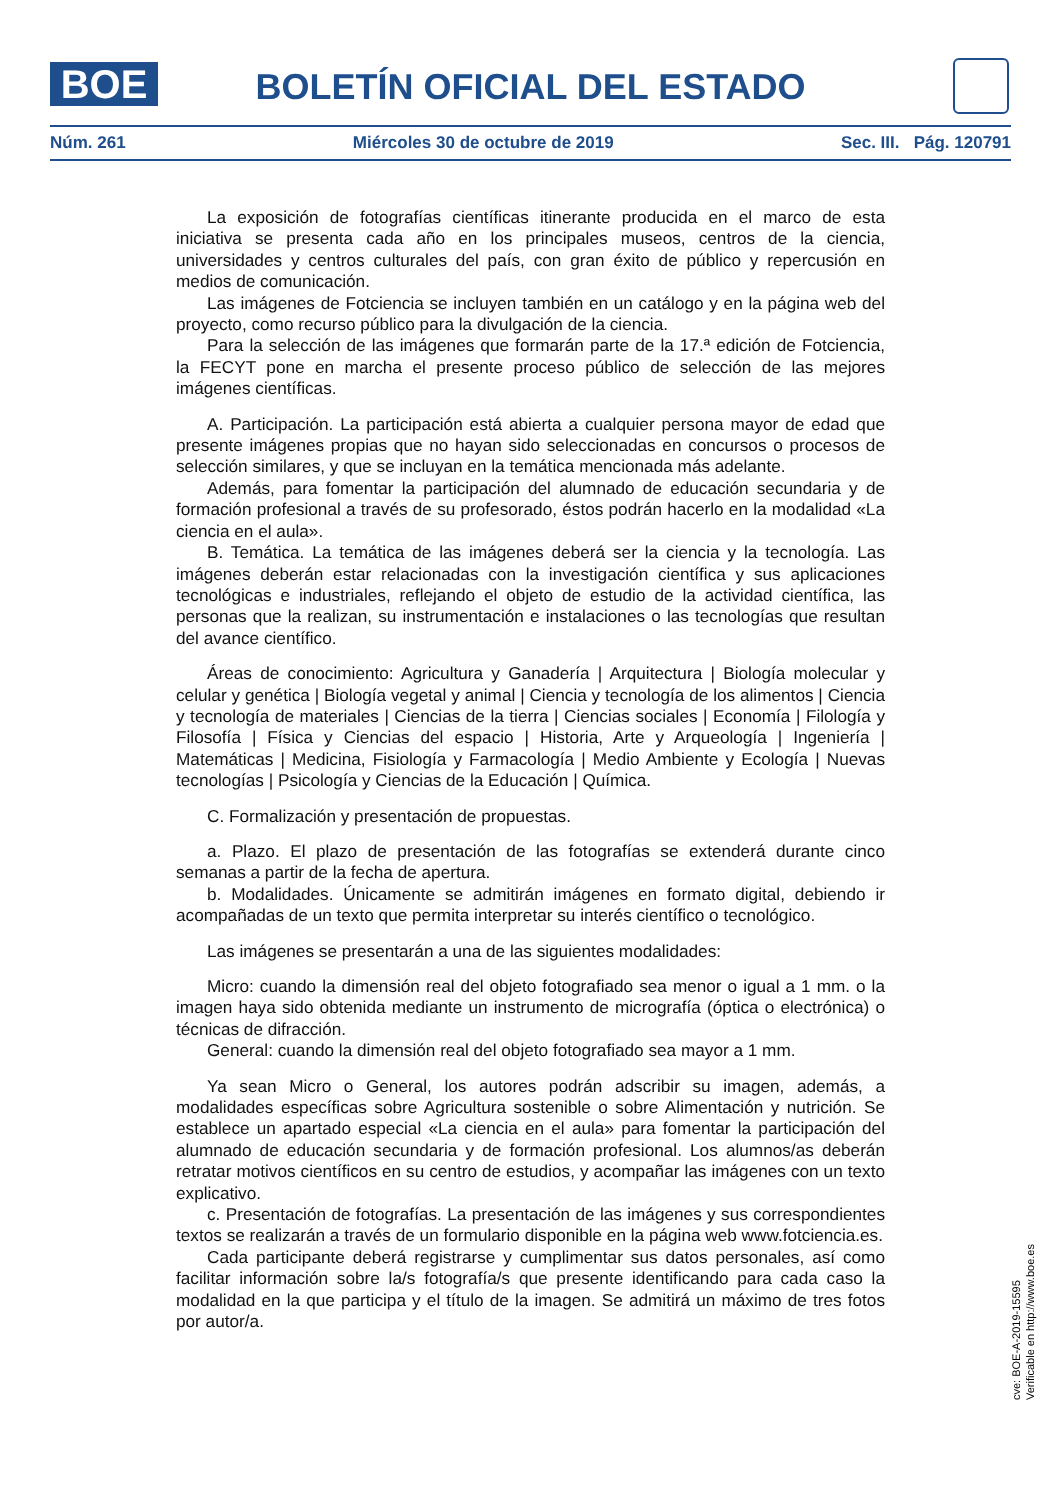BOE
BOLETÍN OFICIAL DEL ESTADO
Núm. 261 Miércoles 30 de octubre de 2019 Sec. III. Pág. 120791
La exposición de fotografías científicas itinerante producida en el marco de esta iniciativa se presenta cada año en los principales museos, centros de la ciencia, universidades y centros culturales del país, con gran éxito de público y repercusión en medios de comunicación.
Las imágenes de Fotciencia se incluyen también en un catálogo y en la página web del proyecto, como recurso público para la divulgación de la ciencia.
Para la selección de las imágenes que formarán parte de la 17.ª edición de Fotciencia, la FECYT pone en marcha el presente proceso público de selección de las mejores imágenes científicas.
A. Participación. La participación está abierta a cualquier persona mayor de edad que presente imágenes propias que no hayan sido seleccionadas en concursos o procesos de selección similares, y que se incluyan en la temática mencionada más adelante.
Además, para fomentar la participación del alumnado de educación secundaria y de formación profesional a través de su profesorado, éstos podrán hacerlo en la modalidad «La ciencia en el aula».
B. Temática. La temática de las imágenes deberá ser la ciencia y la tecnología. Las imágenes deberán estar relacionadas con la investigación científica y sus aplicaciones tecnológicas e industriales, reflejando el objeto de estudio de la actividad científica, las personas que la realizan, su instrumentación e instalaciones o las tecnologías que resultan del avance científico.
Áreas de conocimiento: Agricultura y Ganadería | Arquitectura | Biología molecular y celular y genética | Biología vegetal y animal | Ciencia y tecnología de los alimentos | Ciencia y tecnología de materiales | Ciencias de la tierra | Ciencias sociales | Economía | Filología y Filosofía | Física y Ciencias del espacio | Historia, Arte y Arqueología | Ingeniería | Matemáticas | Medicina, Fisiología y Farmacología | Medio Ambiente y Ecología | Nuevas tecnologías | Psicología y Ciencias de la Educación | Química.
C. Formalización y presentación de propuestas.
a. Plazo. El plazo de presentación de las fotografías se extenderá durante cinco semanas a partir de la fecha de apertura.
b. Modalidades. Únicamente se admitirán imágenes en formato digital, debiendo ir acompañadas de un texto que permita interpretar su interés científico o tecnológico.
Las imágenes se presentarán a una de las siguientes modalidades:
Micro: cuando la dimensión real del objeto fotografiado sea menor o igual a 1 mm. o la imagen haya sido obtenida mediante un instrumento de micrografía (óptica o electrónica) o técnicas de difracción.
General: cuando la dimensión real del objeto fotografiado sea mayor a 1 mm.
Ya sean Micro o General, los autores podrán adscribir su imagen, además, a modalidades específicas sobre Agricultura sostenible o sobre Alimentación y nutrición. Se establece un apartado especial «La ciencia en el aula» para fomentar la participación del alumnado de educación secundaria y de formación profesional. Los alumnos/as deberán retratar motivos científicos en su centro de estudios, y acompañar las imágenes con un texto explicativo.
c. Presentación de fotografías. La presentación de las imágenes y sus correspondientes textos se realizarán a través de un formulario disponible en la página web www.fotciencia.es.
Cada participante deberá registrarse y cumplimentar sus datos personales, así como facilitar información sobre la/s fotografía/s que presente identificando para cada caso la modalidad en la que participa y el título de la imagen. Se admitirá un máximo de tres fotos por autor/a.
cve: BOE-A-2019-15595
Verificable en http://www.boe.es